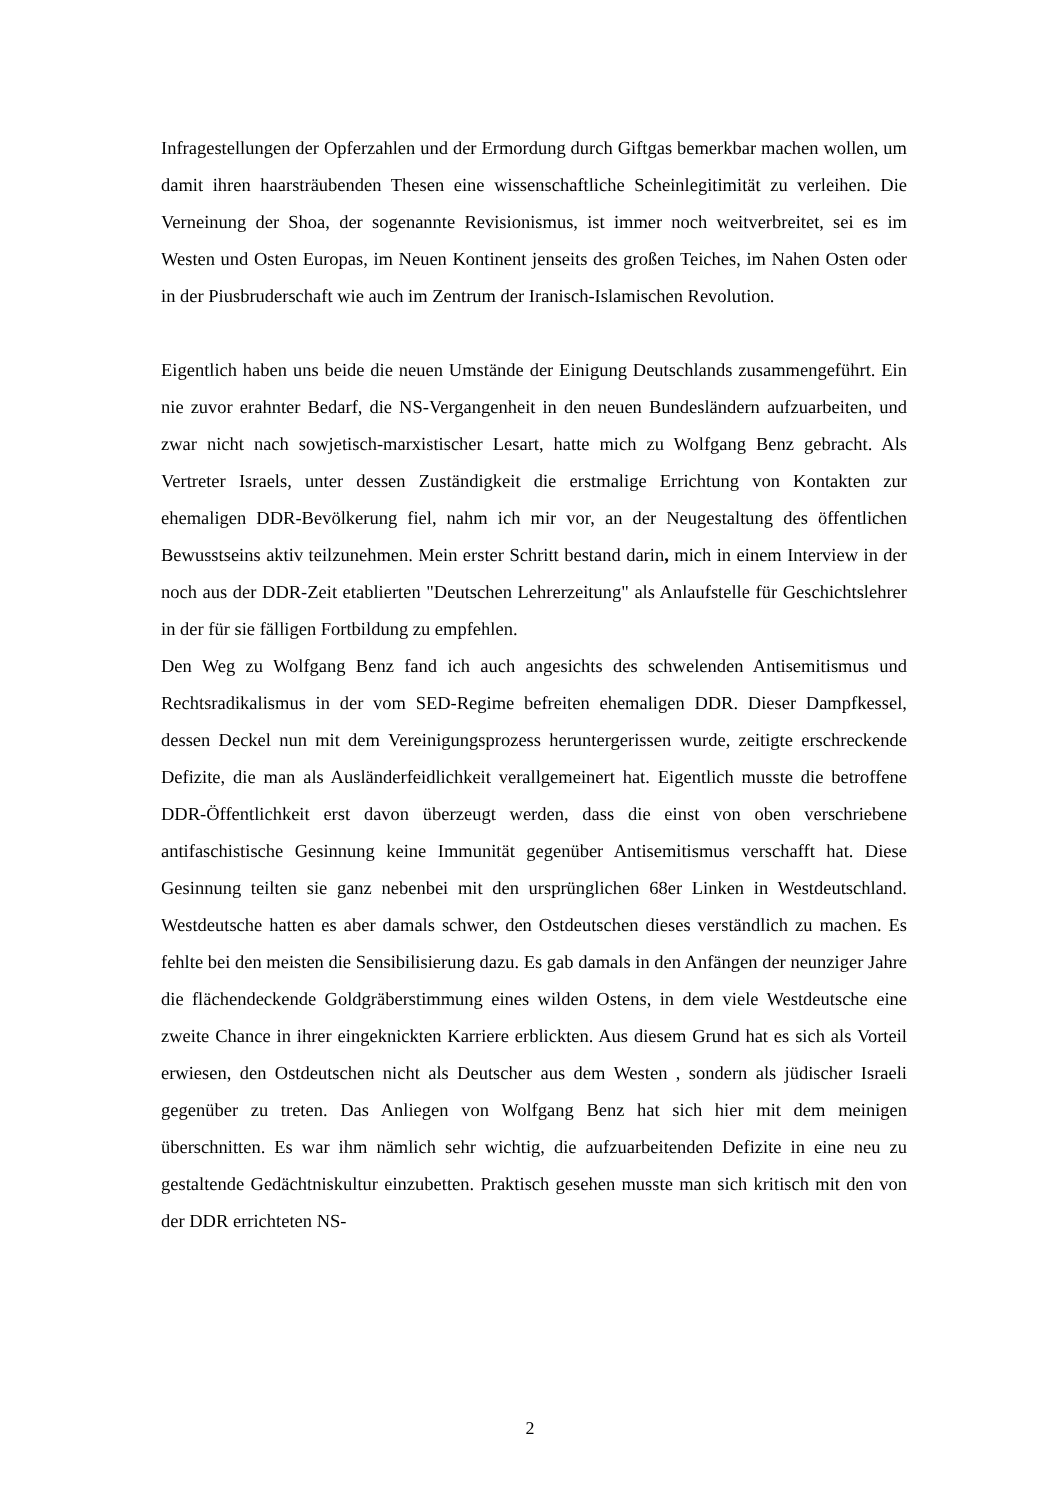Infragestellungen der Opferzahlen und der Ermordung durch Giftgas bemerkbar machen wollen, um damit ihren haarsträubenden Thesen eine wissenschaftliche Scheinlegitimität zu verleihen. Die Verneinung der Shoa, der sogenannte Revisionismus, ist immer noch weitverbreitet, sei es im Westen und Osten Europas, im Neuen Kontinent jenseits des großen Teiches, im Nahen Osten oder in der Piusbruderschaft wie auch im Zentrum der Iranisch-Islamischen Revolution.
Eigentlich haben uns beide die neuen Umstände der Einigung Deutschlands zusammengeführt. Ein nie zuvor erahnter Bedarf, die NS-Vergangenheit in den neuen Bundesländern aufzuarbeiten, und zwar nicht nach sowjetisch-marxistischer Lesart, hatte mich zu Wolfgang Benz gebracht. Als Vertreter Israels, unter dessen Zuständigkeit die erstmalige Errichtung von Kontakten zur ehemaligen DDR-Bevölkerung fiel, nahm ich mir vor, an der Neugestaltung des öffentlichen Bewusstseins aktiv teilzunehmen. Mein erster Schritt bestand darin, mich in einem Interview in der noch aus der DDR-Zeit etablierten "Deutschen Lehrerzeitung" als Anlaufstelle für Geschichtslehrer in der für sie fälligen Fortbildung zu empfehlen.
Den Weg zu Wolfgang Benz fand ich auch angesichts des schwelenden Antisemitismus und Rechtsradikalismus in der vom SED-Regime befreiten ehemaligen DDR. Dieser Dampfkessel, dessen Deckel nun mit dem Vereinigungsprozess heruntergerissen wurde, zeitigte erschreckende Defizite, die man als Ausländerfeidlichkeit verallgemeinert hat. Eigentlich musste die betroffene DDR-Öffentlichkeit erst davon überzeugt werden, dass die einst von oben verschriebene antifaschistische Gesinnung keine Immunität gegenüber Antisemitismus verschafft hat. Diese Gesinnung teilten sie ganz nebenbei mit den ursprünglichen 68er Linken in Westdeutschland. Westdeutsche hatten es aber damals schwer, den Ostdeutschen dieses verständlich zu machen. Es fehlte bei den meisten die Sensibilisierung dazu. Es gab damals in den Anfängen der neunziger Jahre die flächendeckende Goldgräberstimmung eines wilden Ostens, in dem viele Westdeutsche eine zweite Chance in ihrer eingeknickten Karriere erblickten. Aus diesem Grund hat es sich als Vorteil erwiesen, den Ostdeutschen nicht als Deutscher aus dem Westen , sondern als jüdischer Israeli gegenüber zu treten. Das Anliegen von Wolfgang Benz hat sich hier mit dem meinigen überschnitten. Es war ihm nämlich sehr wichtig, die aufzuarbeitenden Defizite in eine neu zu gestaltende Gedächtniskultur einzubetten. Praktisch gesehen musste man sich kritisch mit den von der DDR errichteten NS-
2